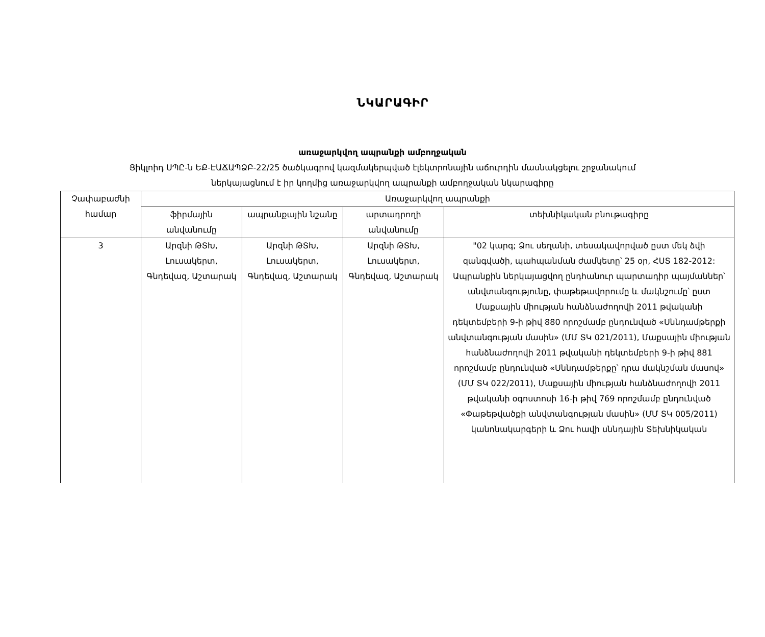ՆԿԱՐԱԳԻՐ
առաջարկվող ապրանքի ամբողջական
Ցիկլոիդ ՍՊԸ-ն ԵՔ-ԷԱՃԱՊՁԲ-22/25 ծածկագրով կազմակերպված էլեկտրոնային աճուրդին մասնակցելու շրջանակում
ներկայացնում է իր կողմից առաջարկվող ապրանքի ամբողջական նկարագիրը
| Չափաբաժնի համար | Առաջարկվող ապրանքի | | | |
| --- | --- | --- | --- | --- |
| | ֆիրմային անվանումը | ապրանքային նշանը | արտադրողի անվանումը | տեխնիկական բնութագիրը |
| 3 | Արզնի ԹՏԽ, Լուսակերտ, Գնդեվազ, Աշտարակ | Արզնի ԹՏԽ, Լուսակերտ, Գնդեվազ, Աշտարակ | Արզնի ԹՏԽ, Լուսակերտ, Գնդեվազ, Աշտարակ | "02 կարգ; Ձու սեղանի, տեսակավորված ըստ մեկ ձվի զանգվածի, պահպանման ժամկետը՝ 25 օր, ՀՍՏ 182-2012: Ապրանքին ներկայացվող ընդհանուր պարտադիր պայմաններ՝ անվտանգությունը, փաթեթավորումը և մակնշումը՝ ըստ Մաքսային միության հանձնաժողովի 2011 թվականի դեկտեմբերի 9-ի թիվ 880 որոշմամբ ընդունված «Սննդամթերքի անվտանգության մասին» (ՄՄ ՏԿ 021/2011), Մաքսային միության հանձնաժողովի 2011 թվականի դեկտեմբերի 9-ի թիվ 881 որոշմամբ ընդունված «Սննդամթերքը՝ դրա մակնշման մասով» (ՄՄ ՏԿ 022/2011), Մաքսային միության հանձնաժողովի 2011 թվականի օգոստոսի 16-ի թիվ 769 որոշմամբ ընդունված «Փաթեթվածքի անվտանգության մասին» (ՄՄ ՏԿ 005/2011) կանոնակարգերի և Ձու հավի սննդային Տեխնիկական |